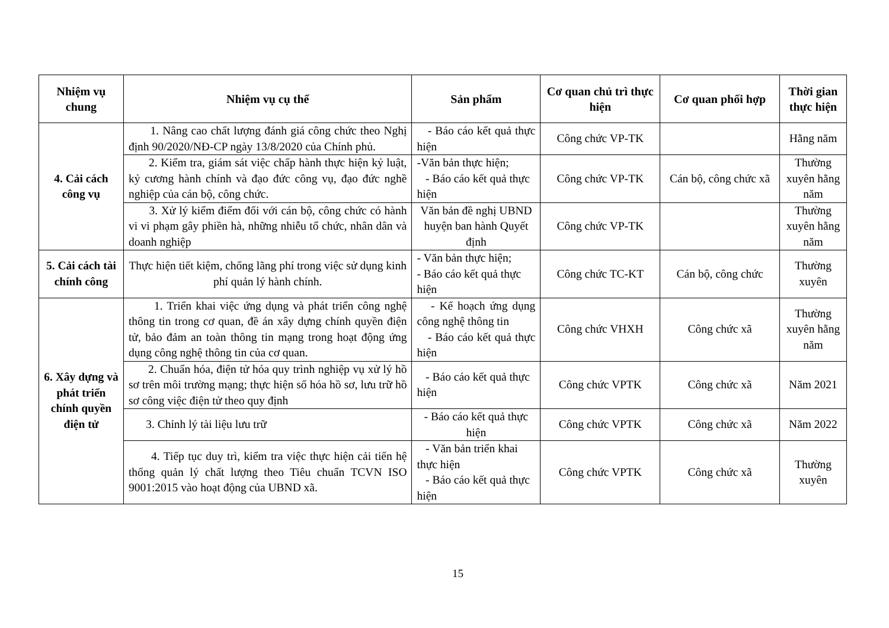| Nhiệm vụ chung | Nhiệm vụ cụ thể | Sản phẩm | Cơ quan chủ trì thực hiện | Cơ quan phối hợp | Thời gian thực hiện |
| --- | --- | --- | --- | --- | --- |
| 4. Cải cách công vụ | 1. Nâng cao chất lượng đánh giá công chức theo Nghị định 90/2020/NĐ-CP ngày 13/8/2020 của Chính phủ. | - Báo cáo kết quả thực hiện | Công chức VP-TK | | Hằng năm |
| | 2. Kiểm tra, giám sát việc chấp hành thực hiện kỷ luật, kỷ cương hành chính và đạo đức công vụ, đạo đức nghề nghiệp của cán bộ, công chức. | -Văn bản thực hiện; - Báo cáo kết quả thực hiện | Công chức VP-TK | Cán bộ, công chức xã | Thường xuyên hằng năm |
| | 3. Xử lý kiểm điểm đối với cán bộ, công chức có hành vi vi phạm gây phiền hà, những nhiễu tổ chức, nhân dân và doanh nghiệp | Văn bản đề nghị UBND huyện ban hành Quyết định | Công chức VP-TK | | Thường xuyên hằng năm |
| 5. Cải cách tài chính công | Thực hiện tiết kiệm, chống lãng phí trong việc sử dụng kinh phí quản lý hành chính. | - Văn bản thực hiện; - Báo cáo kết quả thực hiện | Công chức TC-KT | Cán bộ, công chức | Thường xuyên |
| 6. Xây dựng và phát triển chính quyền điện tử | 1. Triển khai việc ứng dụng và phát triển công nghệ thông tin trong cơ quan, đề án xây dựng chính quyền điện tử, bảo đảm an toàn thông tin mạng trong hoạt động ứng dụng công nghệ thông tin của cơ quan. | - Kế hoạch ứng dụng công nghệ thông tin - Báo cáo kết quả thực hiện | Công chức VHXH | Công chức xã | Thường xuyên hằng năm |
| | 2. Chuẩn hóa, điện tử hóa quy trình nghiệp vụ xử lý hồ sơ trên môi trường mạng; thực hiện số hóa hồ sơ, lưu trữ hồ sơ công việc điện tử theo quy định | - Báo cáo kết quả thực hiện | Công chức VPTK | Công chức xã | Năm 2021 |
| | 3. Chỉnh lý tài liệu lưu trữ | - Báo cáo kết quả thực hiện | Công chức VPTK | Công chức xã | Năm 2022 |
| | 4. Tiếp tục duy trì, kiểm tra việc thực hiện cải tiến hệ thống quản lý chất lượng theo Tiêu chuẩn TCVN ISO 9001:2015 vào hoạt động của UBND xã. | - Văn bản triển khai thực hiện - Báo cáo kết quả thực hiện | Công chức VPTK | Công chức xã | Thường xuyên |
15